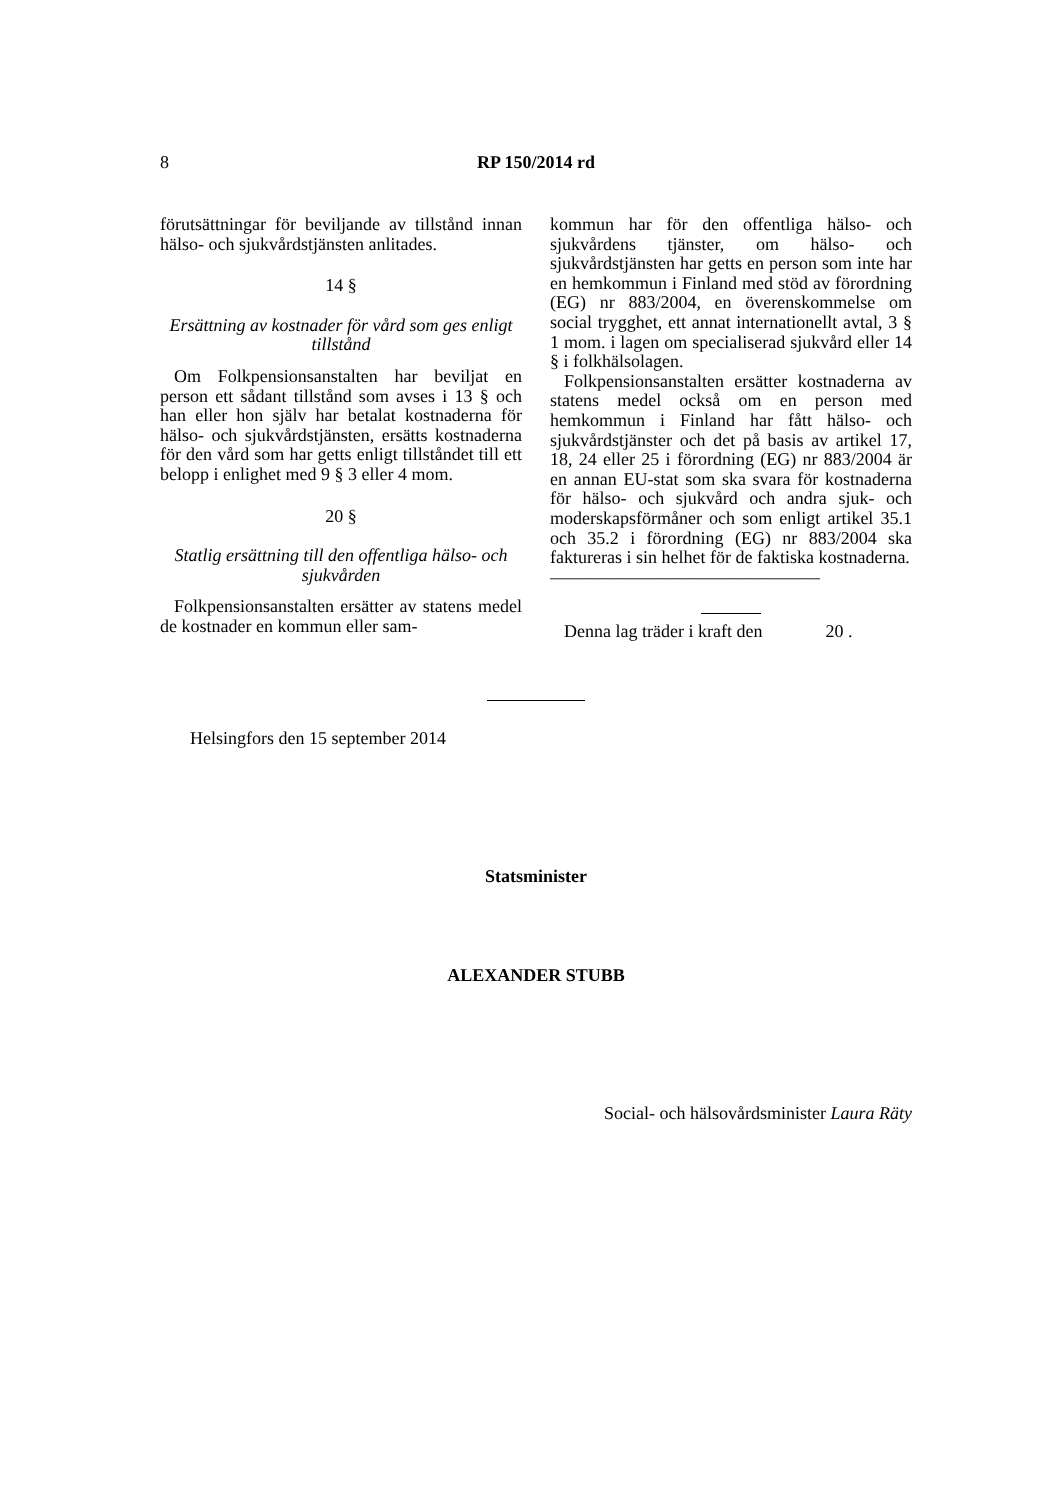8 RP 150/2014 rd
förutsättningar för beviljande av tillstånd innan hälso- och sjukvårdstjänsten anlitades.
14 §
Ersättning av kostnader för vård som ges enligt tillstånd
Om Folkpensionsanstalten har beviljat en person ett sådant tillstånd som avses i 13 § och han eller hon själv har betalat kostnaderna för hälso- och sjukvårdstjänsten, ersätts kostnaderna för den vård som har getts enligt tillståndet till ett belopp i enlighet med 9 § 3 eller 4 mom.
20 §
Statlig ersättning till den offentliga hälso- och sjukvården
Folkpensionsanstalten ersätter av statens medel de kostnader en kommun eller sam-
kommun har för den offentliga hälso- och sjukvårdens tjänster, om hälso- och sjukvårdstjänsten har getts en person som inte har en hemkommun i Finland med stöd av förordning (EG) nr 883/2004, en överenskommelse om social trygghet, ett annat internationellt avtal, 3 § 1 mom. i lagen om specialiserad sjukvård eller 14 § i folkhälsolagen.
Folkpensionsanstalten ersätter kostnaderna av statens medel också om en person med hemkommun i Finland har fått hälso- och sjukvårdstjänster och det på basis av artikel 17, 18, 24 eller 25 i förordning (EG) nr 883/2004 är en annan EU-stat som ska svara för kostnaderna för hälso- och sjukvård och andra sjuk- och moderskapsförmåner och som enligt artikel 35.1 och 35.2 i förordning (EG) nr 883/2004 ska faktureras i sin helhet för de faktiska kostnaderna.
———————————————
Denna lag träder i kraft den 20 .
Helsingfors den 15 september 2014
Statsminister
ALEXANDER STUBB
Social- och hälsovårdsminister Laura Räty